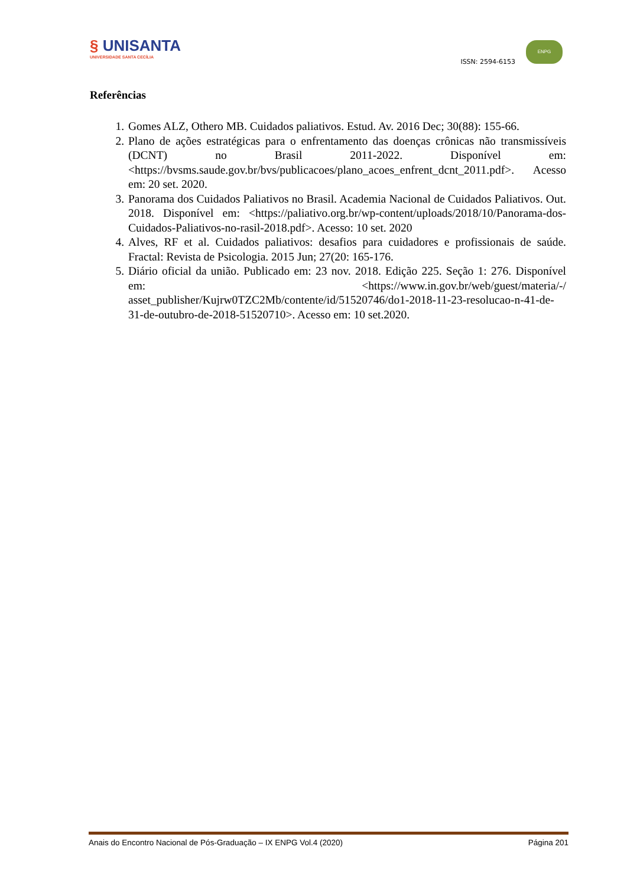§ UNISANTA UNIVERSIDADE SANTA CECÍLIA
ISSN: 2594-6153
ENPG
Referências
1. Gomes ALZ, Othero MB. Cuidados paliativos. Estud. Av. 2016 Dec; 30(88): 155-66.
2. Plano de ações estratégicas para o enfrentamento das doenças crônicas não transmissíveis (DCNT) no Brasil 2011-2022. Disponível em: <https://bvsms.saude.gov.br/bvs/publicacoes/plano_acoes_enfrent_dcnt_2011.pdf>. Acesso em: 20 set. 2020.
3. Panorama dos Cuidados Paliativos no Brasil. Academia Nacional de Cuidados Paliativos. Out. 2018. Disponível em: <https://paliativo.org.br/wp-content/uploads/2018/10/Panorama-dos-Cuidados-Paliativos-no-rasil-2018.pdf>. Acesso: 10 set. 2020
4. Alves, RF et al. Cuidados paliativos: desafios para cuidadores e profissionais de saúde. Fractal: Revista de Psicologia. 2015 Jun; 27(20: 165-176.
5. Diário oficial da união. Publicado em: 23 nov. 2018. Edição 225. Seção 1: 276. Disponível em: <https://www.in.gov.br/web/guest/materia/-/ asset_publisher/Kujrw0TZC2Mb/contente/id/51520746/do1-2018-11-23-resolucao-n-41-de-31-de-outubro-de-2018-51520710>. Acesso em: 10 set.2020.
Anais do Encontro Nacional de Pós-Graduação – IX ENPG Vol.4 (2020) Página 201